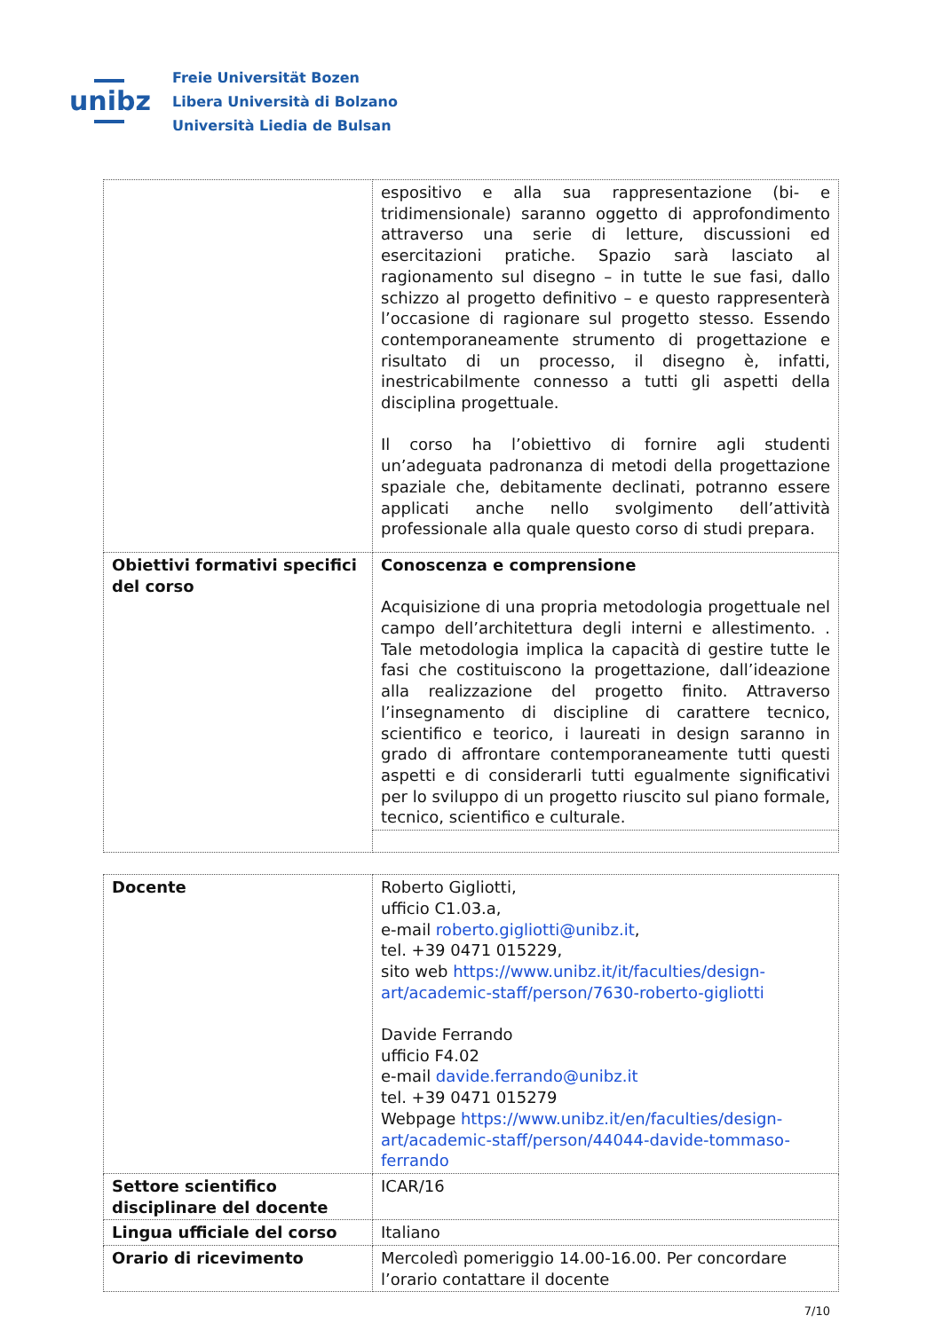unibz
Freie Universität Bozen
Libera Università di Bolzano
Università Liedia de Bulsan
| | espositivo e alla sua rappresentazione (bi- e tridimensionale) saranno oggetto di approfondimento attraverso una serie di letture, discussioni ed esercitazioni pratiche. Spazio sarà lasciato al ragionamento sul disegno – in tutte le sue fasi, dallo schizzo al progetto definitivo – e questo rappresenterà l’occasione di ragionare sul progetto stesso. Essendo contemporaneamente strumento di progettazione e risultato di un processo, il disegno è, infatti, inestricabilmente connesso a tutti gli aspetti della disciplina progettuale. Il corso ha l’obiettivo di fornire agli studenti un’adeguata padronanza di metodi della progettazione spaziale che, debitamente declinati, potranno essere applicati anche nello svolgimento dell’attività professionale alla quale questo corso di studi prepara. |
| Obiettivi formativi specifici del corso | Conoscenza e comprensione Acquisizione di una propria metodologia progettuale nel campo dell’architettura degli interni e allestimento. . Tale metodologia implica la capacità di gestire tutte le fasi che costituiscono la progettazione, dall’ideazione alla realizzazione del progetto finito. Attraverso l’insegnamento di discipline di carattere tecnico, scientifico e teorico, i laureati in design saranno in grado di affrontare contemporaneamente tutti questi aspetti e di considerarli tutti egualmente significativi per lo sviluppo di un progetto riuscito sul piano formale, tecnico, scientifico e culturale. |
| Docente | Roberto Gigliotti, ufficio C1.03.a, e-mail roberto.gigliotti@unibz.it , tel. +39 0471 015229, sito web https://www.unibz.it/it/faculties/design-art/academic-staff/person/7630-roberto-gigliotti Davide Ferrando ufficio F4.02 e-mail davide.ferrando@unibz.it tel. +39 0471 015279 Webpage https://www.unibz.it/en/faculties/design-art/academic-staff/person/44044-davide-tommaso-ferrando |
| Settore scientifico disciplinare del docente | ICAR/16 |
| Lingua ufficiale del corso | Italiano |
| Orario di ricevimento | Mercoledì pomeriggio 14.00-16.00. Per concordare l’orario contattare il docente |
7/10